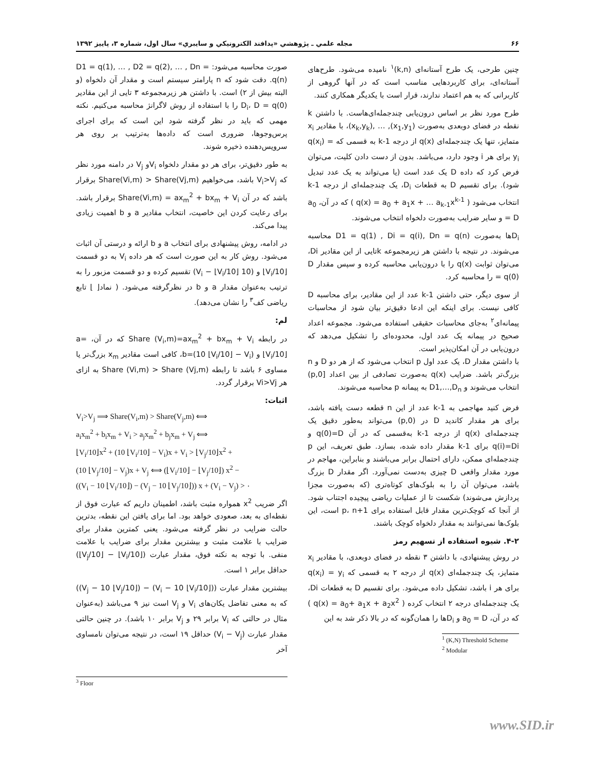۶۶ مجله علمي ـ پژوهشي «پدافند الكترونيكي و سايبري» سال اول، شماره ۳، پاييز ۱۳۹۲
چنین طرحی، یک طرح آستانه‌ای (k,n)<sup>۱</sup> نامیده می‌شود. طرح‌های آستانه‌ای، برای کاربردهایی مناسب است که در آنها گروهی از کاربرانی که به هم اعتماد ندارند، قرار است با یکدیگر همکاری کنند.
طرح مورد نظر بر اساس درون‌یابی چندجمله‌ای‌هاست. با داشتن k نقطه در فضای دوبعدی به‌صورت (x<sub>1</sub>,y<sub>1</sub>), … ,(x<sub>k</sub>,y<sub>k</sub>)، با مقادیر x<sub>i</sub> متمایز، تنها یک چندجمله‌ای q(x) از درجه k-1 به قسمی که q(x<sub>i</sub>) = y<sub>i</sub> برای هر i وجود دارد، می‌باشد. بدون از دست دادن کلیت، می‌توان فرض کرد که داده D یک عدد است (یا می‌تواند به یک عدد تبدیل شود). برای تقسیم D به قطعات D<sub>i</sub>، یک چندجمله‌ای از درجه k-1 انتخاب می‌شود ( q(x) = a<sub>0</sub> + a<sub>1</sub>x + … a<sub>k-1</sub>x<sup>k-1</sup> ) که در آن، a<sub>0</sub> = D و سایر ضرایب به‌صورت دلخواه انتخاب می‌شوند.
D<sub>i</sub>ها به‌صورت D1 = q(1) , Di = q(i), Dn = q(n) محاسبه می‌شوند. در نتیجه با داشتن هر زیرمجموعه kتایی از این مقادیر Di، می‌توان ثوابت q(x) را با درون‌یابی محاسبه کرده و سپس مقدار D = q(0) را محاسبه کرد.
از سوی دیگر، حتی داشتن k-1 عدد از این مقادیر، برای محاسبه D کافی نیست. برای اینکه این ادعا دقیق‌تر بیان شود از محاسبات پیمانه‌ای<sup>۲</sup> به‌جای محاسبات حقیقی استفاده می‌شود. مجموعه اعداد صحیح در پیمانه یک عدد اول، محدوده‌ای را تشکیل می‌دهد که درون‌یابی در آن امکان‌پذیر است.
با داشتن مقدار D، یک عدد اول p انتخاب می‌شود که از هر دو D و n بزرگ‌تر باشد. ضرایب q(x) به‌صورت تصادفی از بین اعداد [0,p) انتخاب می‌شوند و D1,…,D<sub>n</sub> به پیمانه p محاسبه می‌شوند.
فرض کنید مهاجمی به k-1 عدد از این n قطعه دست یافته باشد، برای هر مقدار کاندید D در (0,p) می‌تواند به‌طور دقیق یک چندجمله‌ای q(x) از درجه k-1 به‌قسمی که در آن q(0)=D و q(i)=Di برای k-1 مقدار داده شده، بسازد. طبق تعریف، این p چندجمله‌ای ممکن، دارای احتمال برابر می‌باشند و بنابراین، مهاجم در مورد مقدار واقعی D چیزی به‌دست نمی‌آورد. اگر مقدار D بزرگ باشد، می‌توان آن را به بلوک‌های کوتاه‌تری (که به‌صورت مجزا پردازش می‌شوند) شکست تا از عملیات ریاضی پیچیده اجتناب شود. از آنجا که کوچک‌ترین مقدار قابل استفاده برای p، n+1 است، این بلوک‌ها نمی‌توانند به مقدار دلخواه کوچک باشند.
۴-۲. شیوه استفاده از تسهیم رمز
در روش پیشنهادی، با داشتن ۳ نقطه در فضای دوبعدی، با مقادیر x<sub>i</sub> متمایز، یک چندجمله‌ای q(x) از درجه ۲ به قسمی که q(x<sub>i</sub>) = y<sub>i</sub> برای هر i باشد، تشکیل داده می‌شود. برای تقسیم D به قطعات Di، یک چندجمله‌ای درجه ۲ انتخاب کرده ( q(x) = a<sub>0</sub>+ a<sub>1</sub>x + a<sub>2</sub>x<sup>2</sup> ) که در آن، a<sub>0</sub> = D و D<sub>i</sub>ها را همان‌گونه که در بالا ذکر شد به این
<sup>1</sup> (K,N) Threshold Scheme
<sup>2</sup> Modular
صورت محاسبه می‌شود: D1 = q(1), … , D2 = q(2), … , Dn = q(n). دقت شود که n پارامتر سیستم است و مقدار آن دلخواه (و البته بیش از ۲) است. با داشتن هر زیرمجموعه ۳ تایی از این مقادیر D<sub>i</sub>، D = q(0) را با استفاده از روش لاگرانژ محاسبه می‌کنیم. نکته مهمی که باید در نظر گرفته شود این است که برای اجرای پرس‌وجوها، ضروری است که داده‌ها به‌ترتیب بر روی هر سرویس‌دهنده ذخیره شوند.
به طور دقیق‌تر، برای هر دو مقدار دلخواه V<sub>i</sub>و V<sub>j</sub> در دامنه مورد نظر که V<sub>i</sub>>V<sub>j</sub> باشد، می‌خواهیم Share(Vi,m) > Share(Vj,m) برقرار باشد که در آن Share(Vi,m) = ax<sub>m</sub><sup>2</sup> + bx<sub>m</sub> + V<sub>i</sub> برقرار باشد. برای رعایت کردن این خاصیت، انتخاب مقادیر a و b اهمیت زیادی پیدا می‌کند.
در ادامه، روش پیشنهادی برای انتخاب a و b ارائه و درستی آن اثبات می‌شود. روش کار به این صورت است که هر داده V<sub>i</sub> به دو قسمت ⌊V<sub>i</sub>/10⌋ و (10 ⌊V<sub>i</sub>/10⌋ − V<sub>i</sub>) تقسیم کرده و دو قسمت مزبور را به ترتیب به‌عنوان مقدار a و b در نظرگرفته می‌شود. ( نماد⌊ ⌋ تابع ریاضی کف<sup>۳</sup> را نشان می‌دهد).
لم:
در رابطه Share (V<sub>i</sub>,m)=ax<sub>m</sub><sup>2</sup> + bx<sub>m</sub> + V<sub>i</sub> که در آن، a= ⌊V<sub>i</sub>/10⌋ و b=(10 ⌊V<sub>i</sub>/10⌋ − V<sub>i</sub>)، کافی است مقادیر x<sub>m</sub> بزرگ‌تر یا مساوی ۶ باشد تا رابطه Share (Vi,m) > Share (Vj,m) به ازای هر Vi>Vj برقرار گردد.
اثبات:
V<sub>i</sub>>V<sub>j</sub> ⟹ Share(V<sub>i</sub>,m) > Share(V<sub>j</sub>,m) ⟺
a<sub>i</sub>x<sub>m</sub><sup>2</sup> + b<sub>i</sub>x<sub>m</sub> + V<sub>i</sub> > a<sub>j</sub>x<sub>m</sub><sup>2</sup> + b<sub>j</sub>x<sub>m</sub> + V<sub>j</sub> ⟺
⌊V<sub>i</sub>/10⌋x<sup>2</sup> + (10 ⌊V<sub>i</sub>/10⌋ − V<sub>i</sub>)x + V<sub>i</sub> > ⌊V<sub>j</sub>/10⌋x<sup>2</sup> +
(10 ⌊V<sub>j</sub>/10⌋ − V<sub>j</sub>)x + V<sub>j</sub> ⟺ (⌊V<sub>i</sub>/10⌋ − ⌊V<sub>j</sub>/10⌋) x<sup>2</sup> −
((V<sub>i</sub> − 10 ⌊V<sub>i</sub>/10⌋) − (V<sub>j</sub> − 10 ⌊V<sub>j</sub>/10⌋)) x + (V<sub>i</sub> − V<sub>j</sub>) > ۰
اگر ضریب x<sup>2</sup> همواره مثبت باشد، اطمینان داریم که عبارت فوق از نقطه‌ای به بعد، صعودی خواهد بود. اما برای یافتن این نقطه، بدترین حالت ضرایب در نظر گرفته می‌شود. یعنی کمترین مقدار برای ضرایب با علامت مثبت و بیشترین مقدار برای ضرایب با علامت منفی. با توجه به نکته فوق، مقدار عبارت (⌊V<sub>i</sub>/10⌋ − ⌊V<sub>j</sub>/10⌋) حداقل برابر ۱ است.
بیشترین مقدار عبارت ((V<sub>i</sub> − 10 ⌊V<sub>i</sub>/10⌋) − (V<sub>j</sub> − 10 ⌊V<sub>j</sub>/10⌋)) که به معنی تفاضل یکان‌های V<sub>i</sub> و V<sub>j</sub> است نیز ۹ می‌باشد (به‌عنوان مثال در حالتی که V<sub>i</sub> برابر ۲۹ و V<sub>j</sub> برابر ۱۰ باشد). در چنین حالتی مقدار عبارت (V<sub>i</sub> − V<sub>j</sub>) حداقل ۱۹ است، در نتیجه می‌توان نامساوی آخر
<sup>3</sup> Floor
www.SID.ir